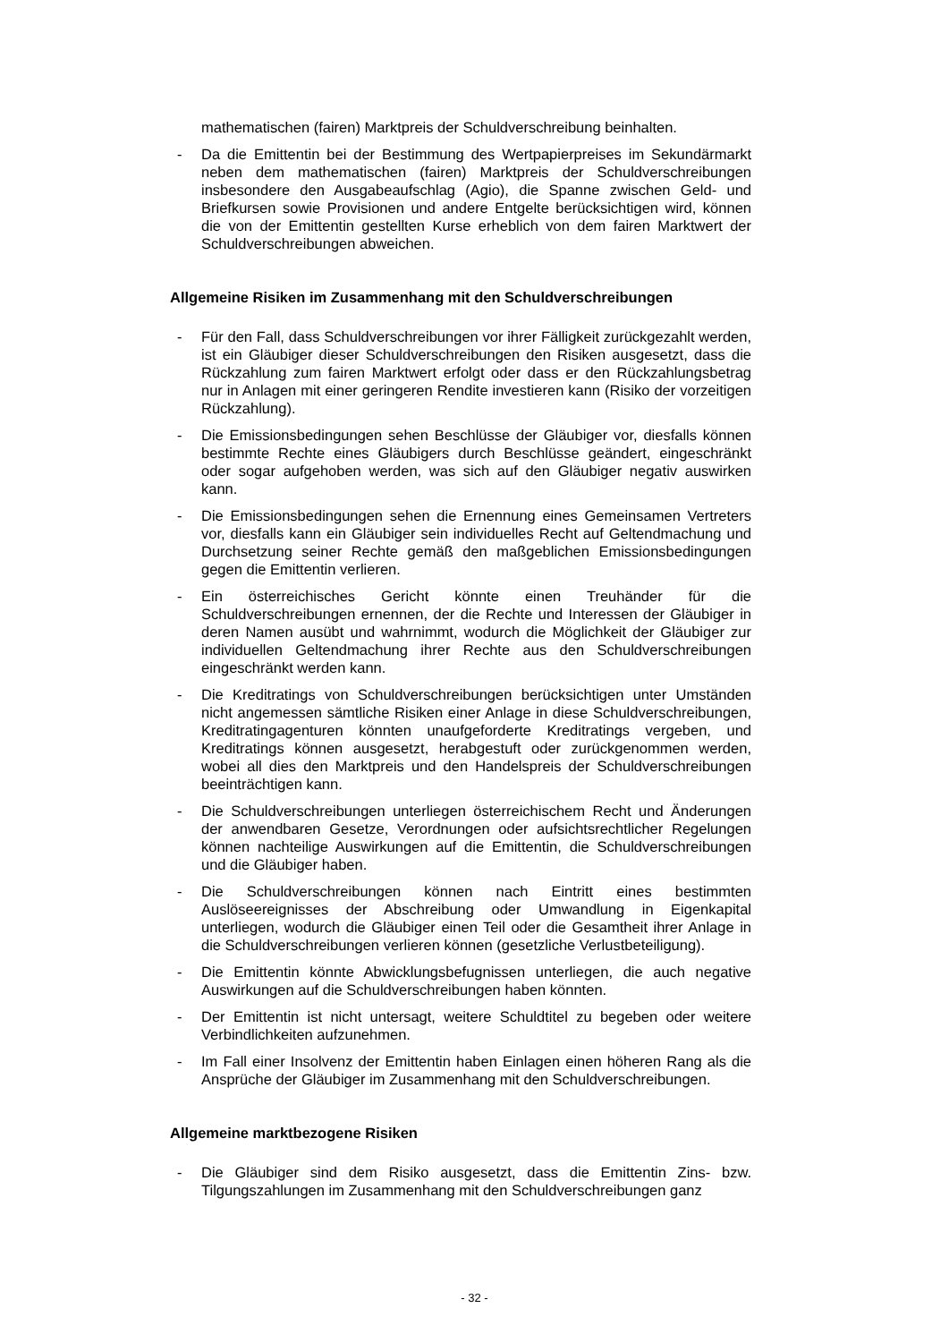mathematischen (fairen) Marktpreis der Schuldverschreibung beinhalten.
- Da die Emittentin bei der Bestimmung des Wertpapierpreises im Sekundärmarkt neben dem mathematischen (fairen) Marktpreis der Schuldverschreibungen insbesondere den Ausgabeaufschlag (Agio), die Spanne zwischen Geld- und Briefkursen sowie Provisionen und andere Entgelte berücksichtigen wird, können die von der Emittentin gestellten Kurse erheblich von dem fairen Marktwert der Schuldverschreibungen abweichen.
Allgemeine Risiken im Zusammenhang mit den Schuldverschreibungen
- Für den Fall, dass Schuldverschreibungen vor ihrer Fälligkeit zurückgezahlt werden, ist ein Gläubiger dieser Schuldverschreibungen den Risiken ausgesetzt, dass die Rückzahlung zum fairen Marktwert erfolgt oder dass er den Rückzahlungsbetrag nur in Anlagen mit einer geringeren Rendite investieren kann (Risiko der vorzeitigen Rückzahlung).
- Die Emissionsbedingungen sehen Beschlüsse der Gläubiger vor, diesfalls können bestimmte Rechte eines Gläubigers durch Beschlüsse geändert, eingeschränkt oder sogar aufgehoben werden, was sich auf den Gläubiger negativ auswirken kann.
- Die Emissionsbedingungen sehen die Ernennung eines Gemeinsamen Vertreters vor, diesfalls kann ein Gläubiger sein individuelles Recht auf Geltendmachung und Durchsetzung seiner Rechte gemäß den maßgeblichen Emissionsbedingungen gegen die Emittentin verlieren.
- Ein österreichisches Gericht könnte einen Treuhänder für die Schuldverschreibungen ernennen, der die Rechte und Interessen der Gläubiger in deren Namen ausübt und wahrnimmt, wodurch die Möglichkeit der Gläubiger zur individuellen Geltendmachung ihrer Rechte aus den Schuldverschreibungen eingeschränkt werden kann.
- Die Kreditratings von Schuldverschreibungen berücksichtigen unter Umständen nicht angemessen sämtliche Risiken einer Anlage in diese Schuldverschreibungen, Kreditratingagenturen könnten unaufgeforderte Kreditratings vergeben, und Kreditratings können ausgesetzt, herabgestuft oder zurückgenommen werden, wobei all dies den Marktpreis und den Handelspreis der Schuldverschreibungen beeinträchtigen kann.
- Die Schuldverschreibungen unterliegen österreichischem Recht und Änderungen der anwendbaren Gesetze, Verordnungen oder aufsichtsrechtlicher Regelungen können nachteilige Auswirkungen auf die Emittentin, die Schuldverschreibungen und die Gläubiger haben.
- Die Schuldverschreibungen können nach Eintritt eines bestimmten Auslöseereignisses der Abschreibung oder Umwandlung in Eigenkapital unterliegen, wodurch die Gläubiger einen Teil oder die Gesamtheit ihrer Anlage in die Schuldverschreibungen verlieren können (gesetzliche Verlustbeteiligung).
- Die Emittentin könnte Abwicklungsbefugnissen unterliegen, die auch negative Auswirkungen auf die Schuldverschreibungen haben könnten.
- Der Emittentin ist nicht untersagt, weitere Schuldtitel zu begeben oder weitere Verbindlichkeiten aufzunehmen.
- Im Fall einer Insolvenz der Emittentin haben Einlagen einen höheren Rang als die Ansprüche der Gläubiger im Zusammenhang mit den Schuldverschreibungen.
Allgemeine marktbezogene Risiken
- Die Gläubiger sind dem Risiko ausgesetzt, dass die Emittentin Zins- bzw. Tilgungszahlungen im Zusammenhang mit den Schuldverschreibungen ganz
- 32 -